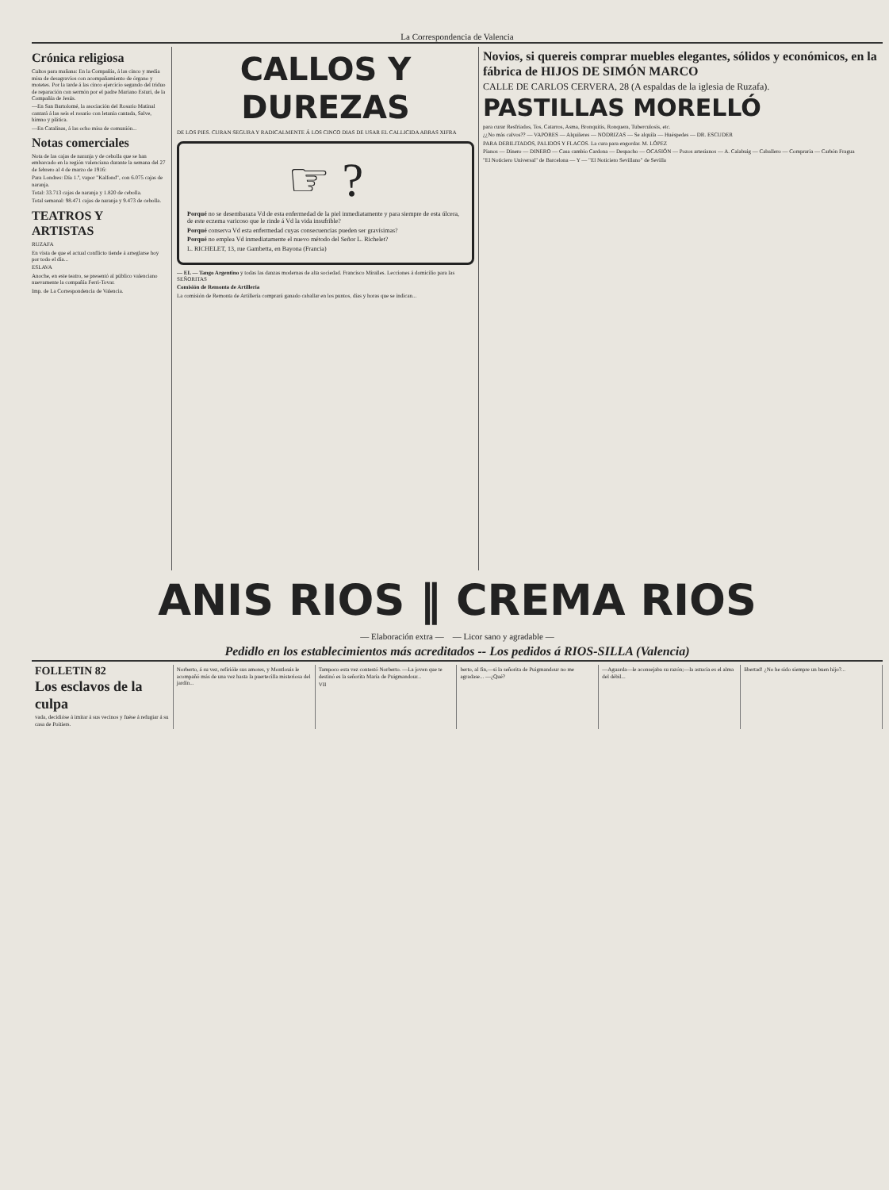La Correspondencia de Valencia
Crónica religiosa
Cultos para mañana: En la Compañía, á las cinco y media misa de desagravios con acompañamiento de órgano y motetes. Por la tarde á las cinco ejercicio segundo del triduo de reparación con sermón por el padre Mariano Esturi, de la Compañía de Jesús.
—En San Bartolomé, la asociación del Rosario Matinal cantará á las seis el rosario con letanía cantada, Salve, himno y plática.
—En Catalinas, á las ocho misa de comunión...
Notas comerciales
Nota de las cajas de naranja y de cebolla que se han embarcado en la región valenciana durante la semana del 27 de febrero al 4 de marzo de 1916:
Para Londres: Día 1.º, vapor "Kalfond", con 6.075 cajas de naranja.
Total: 33.713 cajas de naranja y 1.820 de cebolla.
Total semanal: 98.471 cajas de naranja y 9.473 de cebolla.
TEATROS Y ARTISTAS
RUZAFA
En vista de que el actual conflicto tiende á arreglarse hoy por todo el día...
ESLAVA
Anoche, en este teatro, se presentó al público valenciano nuevamente la compañía Ferri-Tovar.
Imp. de La Correspondencia de Valencia.
CALLOS Y DUREZAS
DE LOS PIES. CURAN SEGURA Y RADICALMENTE Á LOS CINCO DIAS DE USAR EL CALLICIDA ABRAS XIFRA
☞ ?
Porqué no se desembaraza Vd de esta enfermedad de la piel inmediatamente y para siempre de esta úlcera, de este eczema varicoso que le rinde á Vd la vida insufrible?
Porqué conserva Vd esta enfermedad cuyas consecuencias pueden ser gravísimas?
Porqué no emplea Vd inmediatamente el nuevo método del Señor L. Richelet?
L. RICHELET, 13, rue Gambetta, en Bayona (Francia)
— EL — Tango Argentino y todas las danzas modernas de alta sociedad. Francisco Miralles. Lecciones á domicilio para las SEÑORITAS
Comisión de Remonta de Artillería
La comisión de Remonta de Artillería comprará ganado caballar en los puntos, días y horas que se indican...
Novios, si quereis comprar muebles elegantes, sólidos y económicos, en la fábrica de HIJOS DE SIMÓN MARCO
CALLE DE CARLOS CERVERA, 28 (A espaldas de la iglesia de Ruzafa).
PASTILLAS MORELLÓ
para curar Resfriados, Tos, Catarros, Asma, Bronquitis, Ronquera, Tuberculosis, etc.
¿¿No más calvos?? — VAPORES — Alquileres — NODRIZAS — Se alquila — Huéspedes — DR. ESCUDER
PARA DEBILITADOS, PALIDOS Y FLACOS. La cura para engordar. M. LÓPEZ
Pianos — Dinero — DINERO — Casa cambio Cardona — Despacho — OCASIÓN — Pozos artesianos — A. Calabuig — Caballero — Compraria — Carbón Fragua
"El Noticiero Universal" de Barcelona — Y — "El Noticiero Sevillano" de Sevilla
ANIS RIOS ‖ CREMA RIOS
— Elaboración extra — — Licor sano y agradable —
Pedidlo en los establecimientos más acreditados -- Los pedidos á RIOS-SILLA (Valencia)
FOLLETIN 82
Los esclavos de la culpa
vada, decidióse á imitar á sus vecinos y fuése á refugiar á su casa de Poitiers.
Norberto, á su vez, refirióle sus amores, y Montlouis le acompañó más de una vez hasta la puertecilla misteriosa del jardín...
Tampoco esta vez contestó Norberto. —La joven que te destinó es la señorita María de Puigmandour...
VII
berto, al fin,—si la señorita de Puigmandour no me agradase... —¿Qué?
—Aguarda—le aconsejaba su razón;—la astucia es el alma del débil...
libertad! ¿No he sido siempre un buen hijo?...